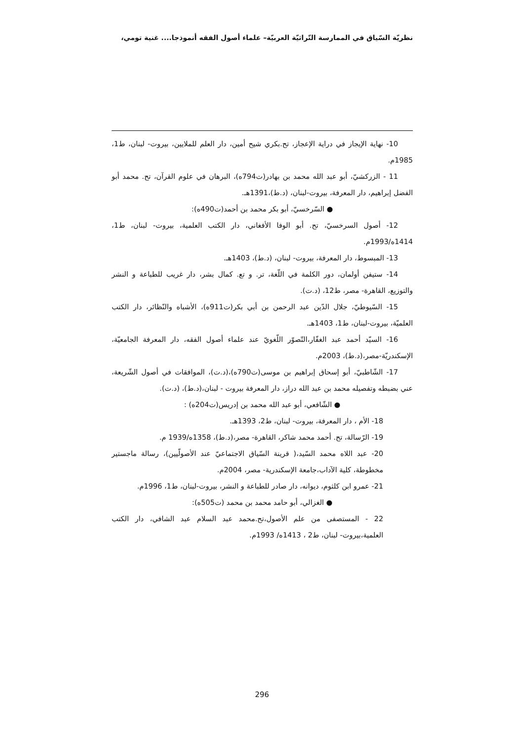نظريّة السّياق في الممارسة التّراثيّة العربيّة– علماء أصول الفقه أنموذجا.... غنية تومي،
10- نهاية الإيجاز في دراية الإعجاز، تح.بكري شيح أمين، دار العلم للملايين، بيروت- لبنان، ط1، 1985م.
11 - الزركشيّ، أبو عبد الله محمد بن بهادر(ت794ه)، البرهان في علوم القرآن، تح. محمد أبو الفضل إبراهيم، دار المعرفة، بيروت-لبنان، (د.ط)،1391هـ.
● السّرخسيّ، أبو بكر محمد بن أحمد(ت490ه):
12- أصول السرخسيّ، تح. أبو الوفا الأفغاني، دار الكتب العلمية، بيروت- لبنان، ط1، 1414ه/1993م.
13- المبسوط، دار المعرفة، بيروت- لبنان، (د.ط)، 1403هـ.
14- ستيفن أولمان، دور الكلمة في اللّغة، تر. و تع. كمال بشر، دار غريب للطباعة و النشر والتوزيع، القاهرة- مصر، ط12، (د.ت).
15- السّيوطيّ، جلال الدّين عبد الرحمن بن أبي بكر(ت911ه)، الأشباه والنّظائر، دار الكتب العلميّة، بيروت-لبنان، ط1، 1403هـ.
16- السيّد أحمد عبد الغفّار،التّصوّر اللّغويّ عند علماء أصول الفقه، دار المعرفة الجامعيّة، الإسكندريّة-مصر،(د.ط)، 2003م.
17- الشّاطبيّ، أبو إسحاق إبراهيم بن موسى(ت790ه)،(د.ت)، الموافقات في أصول الشّريعة، عني بضبطه وتفصيله محمد بن عبد الله دراز، دار المعرفة بيروت - لبنان،(د.ط)، (د.ت).
● الشّافعي، أبو عبد الله محمد بن إدريس(ت204ه) :
18- الأم ، دار المعرفة، بيروت- لبنان، ط2، 1393هـ.
19- الرّسالة، تح. أحمد محمد شاكر، القاهرة- مصر،(د.ط)، 1358ه/1939 م.
20- عبد اللاه محمد السّيد،( قرينة السّياق الاجتماعيّ عند الأصولّيين)، رسالة ماجستير مخطوطة، كلية الآداب،جامعة الإسكندرية- مصر، 2004م.
21- عمرو ابن كلثوم، ديوانه، دار صادر للطباعة و النشر، بيروت-لبنان، ط1، 1996م.
● الغزالي، أبو حامد محمد بن محمد (ت505ه):
22 - المستصفى من علم الأصول،تح.محمد عبد السلام عبد الشافي، دار الكتب العلمية،بيروت- لبنان، ط2 ، 1413ه/ 1993م.
296